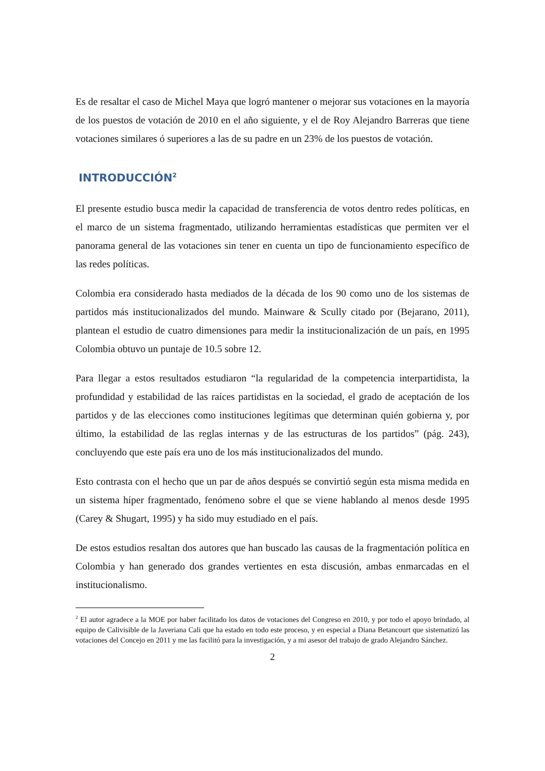Es de resaltar el caso de Michel Maya que logró mantener o mejorar sus votaciones en la mayoría de los puestos de votación de 2010 en el año siguiente, y el de Roy Alejandro Barreras que tiene votaciones similares ó superiores a las de su padre en un 23% de los puestos de votación.
INTRODUCCIÓN<sup>2</sup>
El presente estudio busca medir la capacidad de transferencia de votos dentro redes políticas, en el marco de un sistema fragmentado, utilizando herramientas estadísticas que permiten ver el panorama general de las votaciones sin tener en cuenta un tipo de funcionamiento específico de las redes políticas.
Colombia era considerado hasta mediados de la década de los 90 como uno de los sistemas de partidos más institucionalizados del mundo. Mainware & Scully citado por (Bejarano, 2011), plantean el estudio de cuatro dimensiones para medir la institucionalización de un país, en 1995 Colombia obtuvo un puntaje de 10.5 sobre 12.
Para llegar a estos resultados estudiaron “la regularidad de la competencia interpartidista, la profundidad y estabilidad de las raíces partidistas en la sociedad, el grado de aceptación de los partidos y de las elecciones como instituciones legítimas que determinan quién gobierna y, por último, la estabilidad de las reglas internas y de las estructuras de los partidos” (pág. 243), concluyendo que este país era uno de los más institucionalizados del mundo.
Esto contrasta con el hecho que un par de años después se convirtió según esta misma medida en un sistema híper fragmentado, fenómeno sobre el que se viene hablando al menos desde 1995 (Carey & Shugart, 1995) y ha sido muy estudiado en el país.
De estos estudios resaltan dos autores que han buscado las causas de la fragmentación política en Colombia y han generado dos grandes vertientes en esta discusión, ambas enmarcadas en el institucionalismo.
<sup>2</sup> El autor agradece a la MOE por haber facilitado los datos de votaciones del Congreso en 2010, y por todo el apoyo brindado, al equipo de Calivisible de la Javeriana Cali que ha estado en todo este proceso, y en especial a Diana Betancourt que sistematizó las votaciones del Concejo en 2011 y me las facilitó para la investigación, y a mi asesor del trabajo de grado Alejandro Sánchez.
2